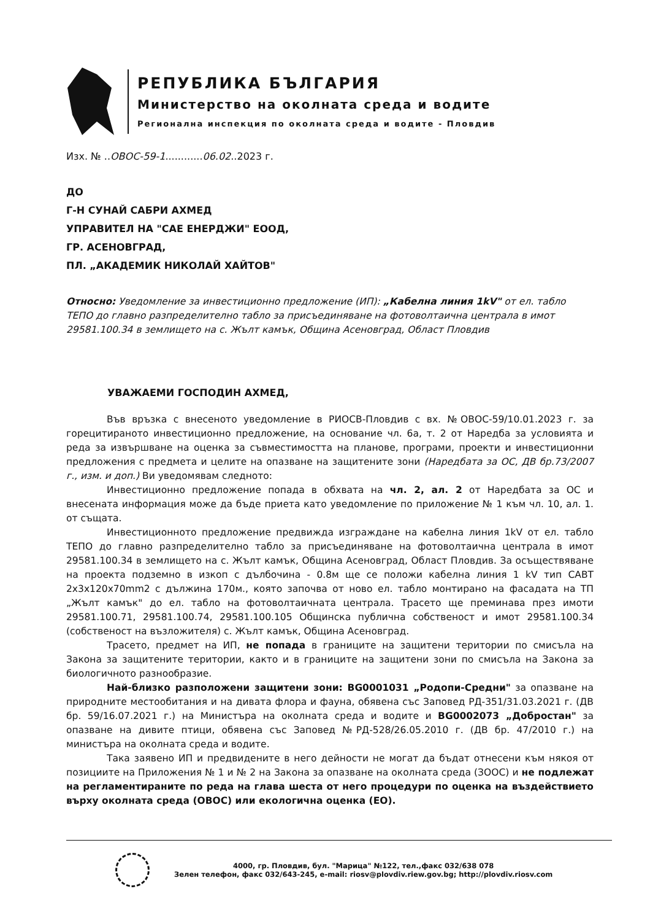РЕПУБЛИКА БЪЛГАРИЯ
Министерство на околната среда и водите
Регионална инспекция по околната среда и водите - Пловдив
Изх. № ..ОВОС-59-1............06.02..2023 г.
ДО
Г-Н СУНАЙ САБРИ АХМЕД
УПРАВИТЕЛ НА "САЕ ЕНЕРДЖИ" ЕООД,
ГР. АСЕНОВГРАД,
ПЛ. „АКАДЕМИК НИКОЛАЙ ХАЙТОВ"
Относно: Уведомление за инвестиционно предложение (ИП): „Кабелна линия 1kV" от ел. табло ТЕПО до главно разпределително табло за присъединяване на фотоволтаична централа в имот 29581.100.34 в землището на с. Жълт камък, Община Асеновград, Област Пловдив
УВАЖАЕМИ ГОСПОДИН АХМЕД,
Във връзка с внесеното уведомление в РИОСВ-Пловдив с вх. №ОВОС-59/10.01.2023 г. за горецитираното инвестиционно предложение, на основание чл. 6а, т. 2 от Наредба за условията и реда за извършване на оценка за съвместимостта на планове, програми, проекти и инвестиционни предложения с предмета и целите на опазване на защитените зони (Наредбата за ОС, ДВ бр.73/2007 г., изм. и доп.) Ви уведомявам следното:
Инвестиционно предложение попада в обхвата на чл. 2, ал. 2 от Наредбата за ОС и внесената информация може да бъде приета като уведомление по приложение № 1 към чл. 10, ал. 1. от същата.
Инвестиционното предложение предвижда изграждане на кабелна линия 1kV от ел. табло ТЕПО до главно разпределително табло за присъединяване на фотоволтаична централа в имот 29581.100.34 в землището на с. Жълт камък, Община Асеновград, Област Пловдив. За осъществяване на проекта подземно в изкоп с дълбочина - 0.8м ще се положи кабелна линия 1 kV тип САВТ 2х3х120х70mm2 с дължина 170м., която започва от ново ел. табло монтирано на фасадата на ТП „Жълт камък" до ел. табло на фотоволтаичната централа. Трасето ще преминава през имоти 29581.100.71, 29581.100.74, 29581.100.105 Общинска публична собственост и имот 29581.100.34 (собственост на възложителя) с. Жълт камък, Община Асеновград.
Трасето, предмет на ИП, не попада в границите на защитени територии по смисъла на Закона за защитените територии, както и в границите на защитени зони по смисъла на Закона за биологичното разнообразие.
Най-близко разположени защитени зони: BG0001031 „Родопи-Средни" за опазване на природните местообитания и на дивата флора и фауна, обявена със Заповед РД-351/31.03.2021 г. (ДВ бр. 59/16.07.2021 г.) на Министъра на околната среда и водите и BG0002073 „Добростан" за опазване на дивите птици, обявена със Заповед №РД-528/26.05.2010 г. (ДВ бр. 47/2010 г.) на министъра на околната среда и водите.
Така заявено ИП и предвидените в него дейности не могат да бъдат отнесени към някоя от позициите на Приложения № 1 и № 2 на Закона за опазване на околната среда (ЗООС) и не подлежат на регламентираните по реда на глава шеста от него процедури по оценка на въздействието върху околната среда (ОВОС) или екологична оценка (ЕО).
4000, гр. Пловдив, бул. "Марица" №122, тел.,факс 032/638 078
Зелен телефон, факс 032/643-245, e-mail: riosv@plovdiv.riew.gov.bg; http://plovdiv.riosv.com